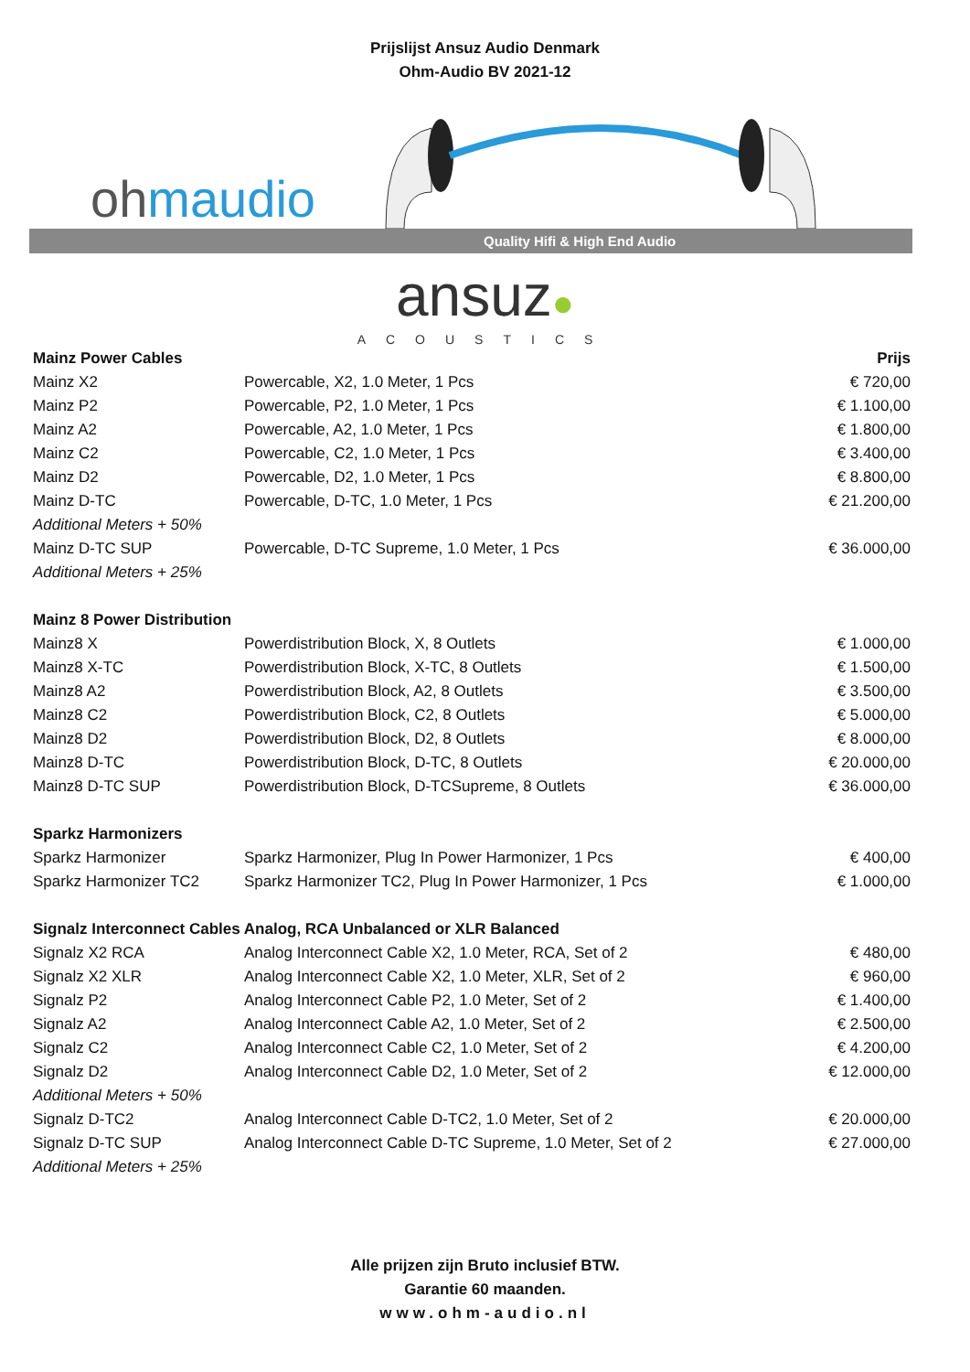Prijslijst Ansuz Audio Denmark
Ohm-Audio BV 2021-12
ohmaudio
Quality Hifi & High End Audio
ansuz●
ACOUSTICS
| Mainz Power Cables | | Prijs |
| --- | --- | --- |
| Mainz X2 | Powercable, X2, 1.0 Meter, 1 Pcs | € 720,00 |
| Mainz P2 | Powercable, P2, 1.0 Meter, 1 Pcs | € 1.100,00 |
| Mainz A2 | Powercable, A2, 1.0 Meter, 1 Pcs | € 1.800,00 |
| Mainz C2 | Powercable, C2, 1.0 Meter, 1 Pcs | € 3.400,00 |
| Mainz D2 | Powercable, D2, 1.0 Meter, 1 Pcs | € 8.800,00 |
| Mainz D-TC | Powercable, D-TC, 1.0 Meter, 1 Pcs | € 21.200,00 |
| Additional Meters + 50% | | |
| Mainz D-TC SUP | Powercable, D-TC Supreme, 1.0 Meter, 1 Pcs | € 36.000,00 |
| Additional Meters + 25% | | |
| Mainz 8 Power Distribution | | |
| Mainz8 X | Powerdistribution Block, X, 8 Outlets | € 1.000,00 |
| Mainz8 X-TC | Powerdistribution Block, X-TC, 8 Outlets | € 1.500,00 |
| Mainz8 A2 | Powerdistribution Block, A2, 8 Outlets | € 3.500,00 |
| Mainz8 C2 | Powerdistribution Block, C2, 8 Outlets | € 5.000,00 |
| Mainz8 D2 | Powerdistribution Block, D2, 8 Outlets | € 8.000,00 |
| Mainz8 D-TC | Powerdistribution Block, D-TC, 8 Outlets | € 20.000,00 |
| Mainz8 D-TC SUP | Powerdistribution Block, D-TCSupreme, 8 Outlets | € 36.000,00 |
| Sparkz Harmonizers | | |
| Sparkz Harmonizer | Sparkz Harmonizer, Plug In Power Harmonizer, 1 Pcs | € 400,00 |
| Sparkz Harmonizer TC2 | Sparkz Harmonizer TC2, Plug In Power Harmonizer, 1 Pcs | € 1.000,00 |
| Signalz Interconnect Cables Analog, RCA Unbalanced or XLR Balanced | | |
| Signalz X2 RCA | Analog Interconnect Cable X2, 1.0 Meter, RCA, Set of 2 | € 480,00 |
| Signalz X2 XLR | Analog Interconnect Cable X2, 1.0 Meter, XLR, Set of 2 | € 960,00 |
| Signalz P2 | Analog Interconnect Cable P2, 1.0 Meter, Set of 2 | € 1.400,00 |
| Signalz A2 | Analog Interconnect Cable A2, 1.0 Meter, Set of 2 | € 2.500,00 |
| Signalz C2 | Analog Interconnect Cable C2, 1.0 Meter, Set of 2 | € 4.200,00 |
| Signalz D2 | Analog Interconnect Cable D2, 1.0 Meter, Set of 2 | € 12.000,00 |
| Additional Meters + 50% | | |
| Signalz D-TC2 | Analog Interconnect Cable D-TC2, 1.0 Meter, Set of 2 | € 20.000,00 |
| Signalz D-TC SUP | Analog Interconnect Cable D-TC Supreme, 1.0 Meter, Set of 2 | € 27.000,00 |
| Additional Meters + 25% | | |
Alle prijzen zijn Bruto inclusief BTW.
Garantie 60 maanden.
www.ohm-audio.nl